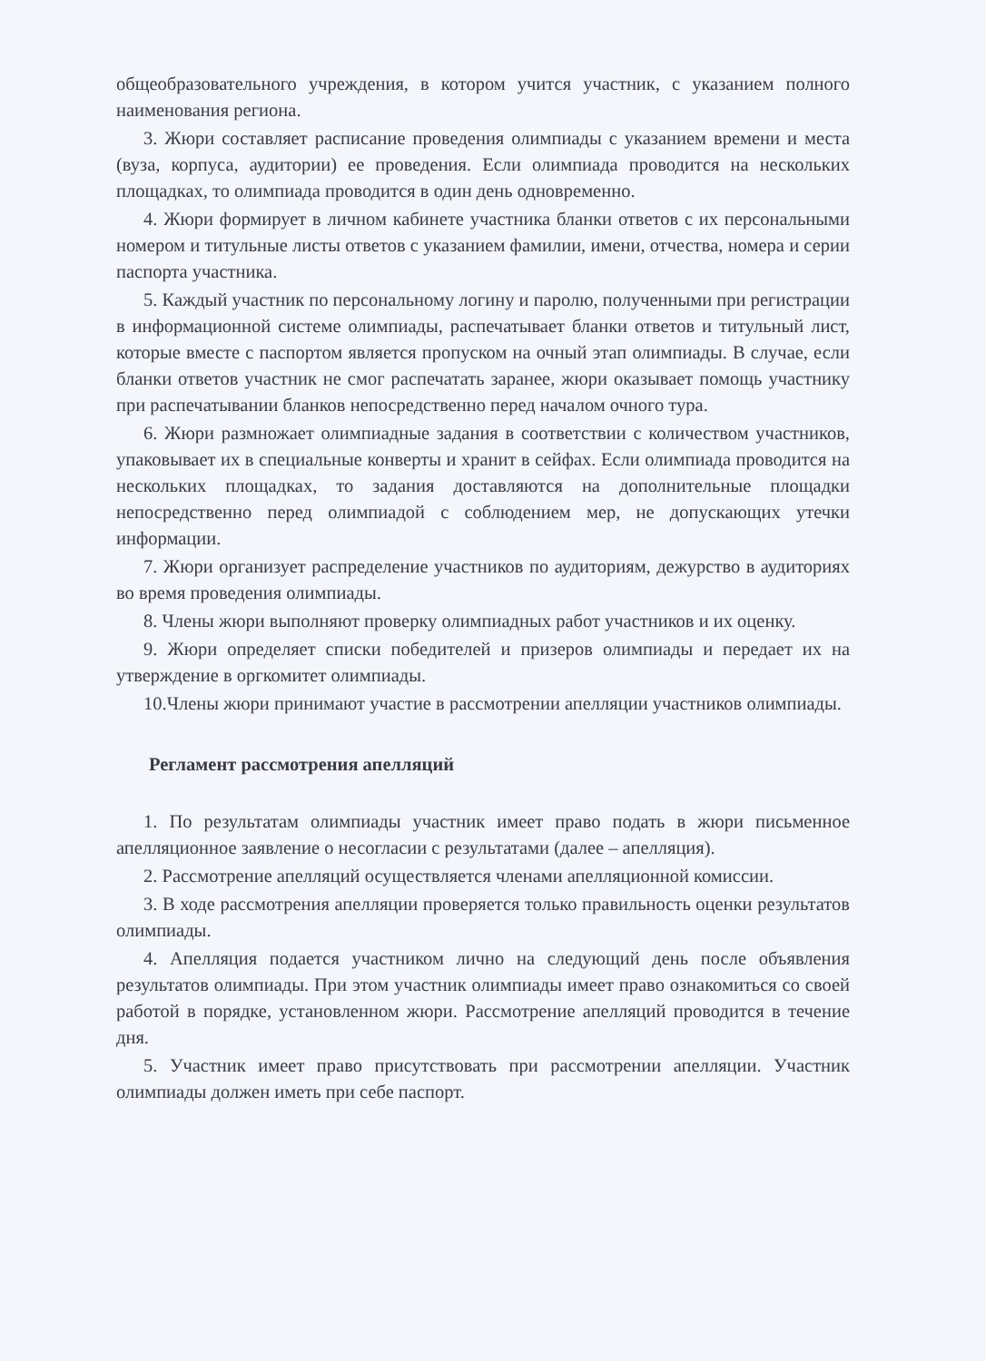общеобразовательного учреждения, в котором учится участник, с указанием полного наименования региона.
3. Жюри составляет расписание проведения олимпиады с указанием времени и места (вуза, корпуса, аудитории) ее проведения. Если олимпиада проводится на нескольких площадках, то олимпиада проводится в один день одновременно.
4. Жюри формирует в личном кабинете участника бланки ответов с их персональными номером и титульные листы ответов с указанием фамилии, имени, отчества, номера и серии паспорта участника.
5. Каждый участник по персональному логину и паролю, полученными при регистрации в информационной системе олимпиады, распечатывает бланки ответов и титульный лист, которые вместе с паспортом является пропуском на очный этап олимпиады. В случае, если бланки ответов участник не смог распечатать заранее, жюри оказывает помощь участнику при распечатывании бланков непосредственно перед началом очного тура.
6. Жюри размножает олимпиадные задания в соответствии с количеством участников, упаковывает их в специальные конверты и хранит в сейфах. Если олимпиада проводится на нескольких площадках, то задания доставляются на дополнительные площадки непосредственно перед олимпиадой с соблюдением мер, не допускающих утечки информации.
7. Жюри организует распределение участников по аудиториям, дежурство в аудиториях во время проведения олимпиады.
8. Члены жюри выполняют проверку олимпиадных работ участников и их оценку.
9. Жюри определяет списки победителей и призеров олимпиады и передает их на утверждение в оргкомитет олимпиады.
10.Члены жюри принимают участие в рассмотрении апелляции участников олимпиады.
Регламент рассмотрения апелляций
1. По результатам олимпиады участник имеет право подать в жюри письменное апелляционное заявление о несогласии с результатами (далее – апелляция).
2. Рассмотрение апелляций осуществляется членами апелляционной комиссии.
3. В ходе рассмотрения апелляции проверяется только правильность оценки результатов олимпиады.
4. Апелляция подается участником лично на следующий день после объявления результатов олимпиады. При этом участник олимпиады имеет право ознакомиться со своей работой в порядке, установленном жюри. Рассмотрение апелляций проводится в течение дня.
5. Участник имеет право присутствовать при рассмотрении апелляции. Участник олимпиады должен иметь при себе паспорт.